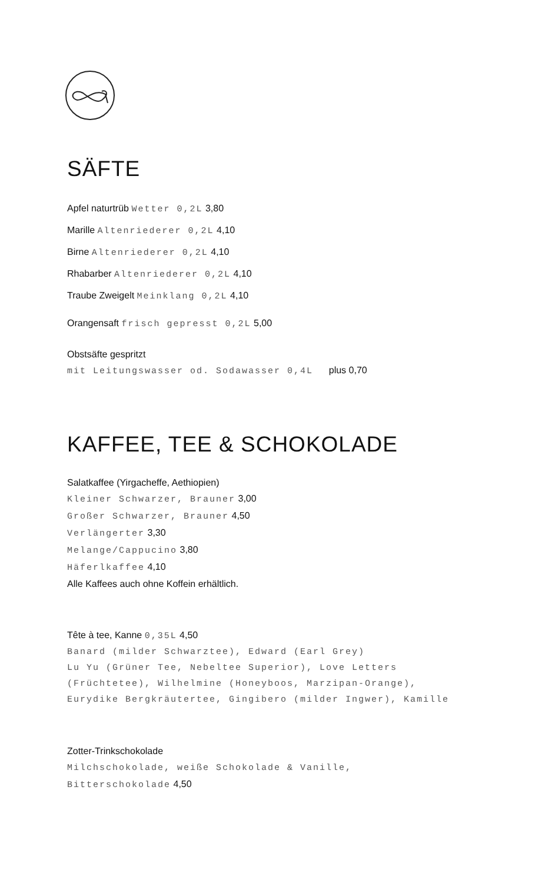SÄFTE
Apfel naturtrüb Wetter 0,2L 3,80
Marille Altenriederer 0,2L 4,10
Birne Altenriederer 0,2L 4,10
Rhabarber Altenriederer 0,2L 4,10
Traube Zweigelt Meinklang 0,2L 4,10
Orangensaft frisch gepresst 0,2L 5,00
Obstsäfte gespritzt
mit Leitungswasser od. Sodawasser 0,4L plus 0,70
KAFFEE, TEE & SCHOKOLADE
Salatkaffee (Yirgacheffe, Aethiopien)
Kleiner Schwarzer, Brauner 3,00
Großer Schwarzer, Brauner 4,50
Verlängerter 3,30
Melange/Cappucino 3,80
Häferlkaffee 4,10
Alle Kaffees auch ohne Koffein erhältlich.
Tête à tee, Kanne 0,35L 4,50
Banard (milder Schwarztee), Edward (Earl Grey)
Lu Yu (Grüner Tee, Nebeltee Superior), Love Letters
(Früchtetee), Wilhelmine (Honeyboos, Marzipan-Orange),
Eurydike Bergkräutertee, Gingibero (milder Ingwer), Kamille
Zotter-Trinkschokolade
Milchschokolade, weiße Schokolade & Vanille,
Bitterschokolade 4,50